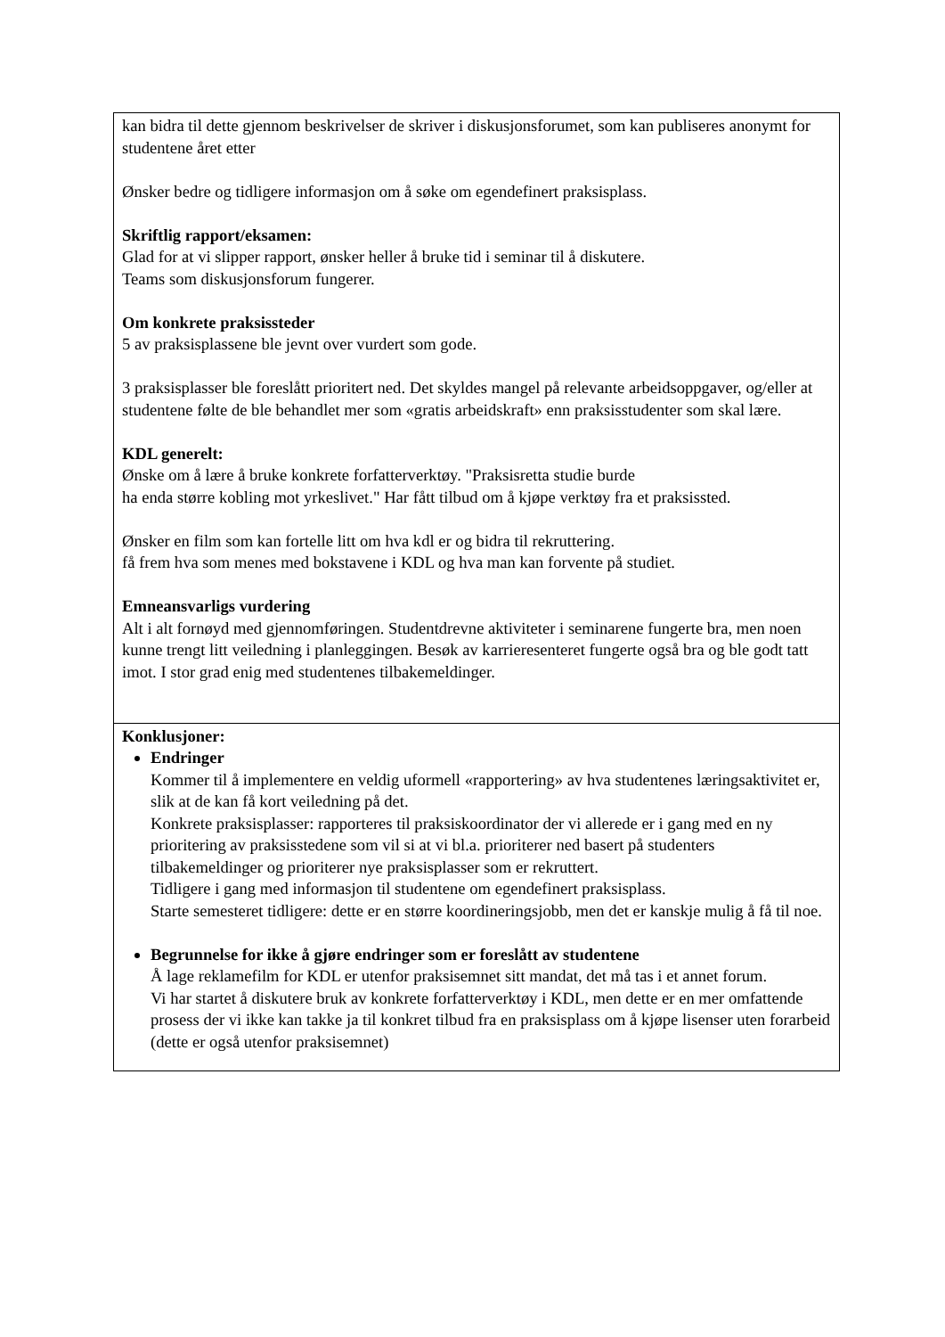| kan bidra til dette gjennom beskrivelser de skriver i diskusjonsforumet, som kan publiseres anonymt for studentene året etter Ønsker bedre og tidligere informasjon om å søke om egendefinert praksisplass. Skriftlig rapport/eksamen: Glad for at vi slipper rapport, ønsker heller å bruke tid i seminar til å diskutere. Teams som diskusjonsforum fungerer. Om konkrete praksissteder 5 av praksisplassene ble jevnt over vurdert som gode. 3 praksisplasser ble foreslått prioritert ned. Det skyldes mangel på relevante arbeidsoppgaver, og/eller at studentene følte de ble behandlet mer som «gratis arbeidskraft» enn praksisstudenter som skal lære. KDL generelt: Ønske om å lære å bruke konkrete forfatterverktøy. "Praksisretta studie burde ha enda større kobling mot yrkeslivet." Har fått tilbud om å kjøpe verktøy fra et praksissted. Ønsker en film som kan fortelle litt om hva kdl er og bidra til rekruttering. få frem hva som menes med bokstavene i KDL og hva man kan forvente på studiet. Emneansvarligs vurdering Alt i alt fornøyd med gjennomføringen. Studentdrevne aktiviteter i seminarene fungerte bra, men noen kunne trengt litt veiledning i planleggingen. Besøk av karrieresenteret fungerte også bra og ble godt tatt imot. I stor grad enig med studentenes tilbakemeldinger. |
| Konklusjoner: Endringer Kommer til å implementere en veldig uformell «rapportering» av hva studentenes læringsaktivitet er, slik at de kan få kort veiledning på det. Konkrete praksisplasser: rapporteres til praksiskoordinator der vi allerede er i gang med en ny prioritering av praksisstedene som vil si at vi bl.a. prioriterer ned basert på studenters tilbakemeldinger og prioriterer nye praksisplasser som er rekruttert. Tidligere i gang med informasjon til studentene om egendefinert praksisplass. Starte semesteret tidligere: dette er en større koordineringsjobb, men det er kanskje mulig å få til noe. Begrunnelse for ikke å gjøre endringer som er foreslått av studentene Å lage reklamefilm for KDL er utenfor praksisemnet sitt mandat, det må tas i et annet forum. Vi har startet å diskutere bruk av konkrete forfatterverktøy i KDL, men dette er en mer omfattende prosess der vi ikke kan takke ja til konkret tilbud fra en praksisplass om å kjøpe lisenser uten forarbeid (dette er også utenfor praksisemnet) |